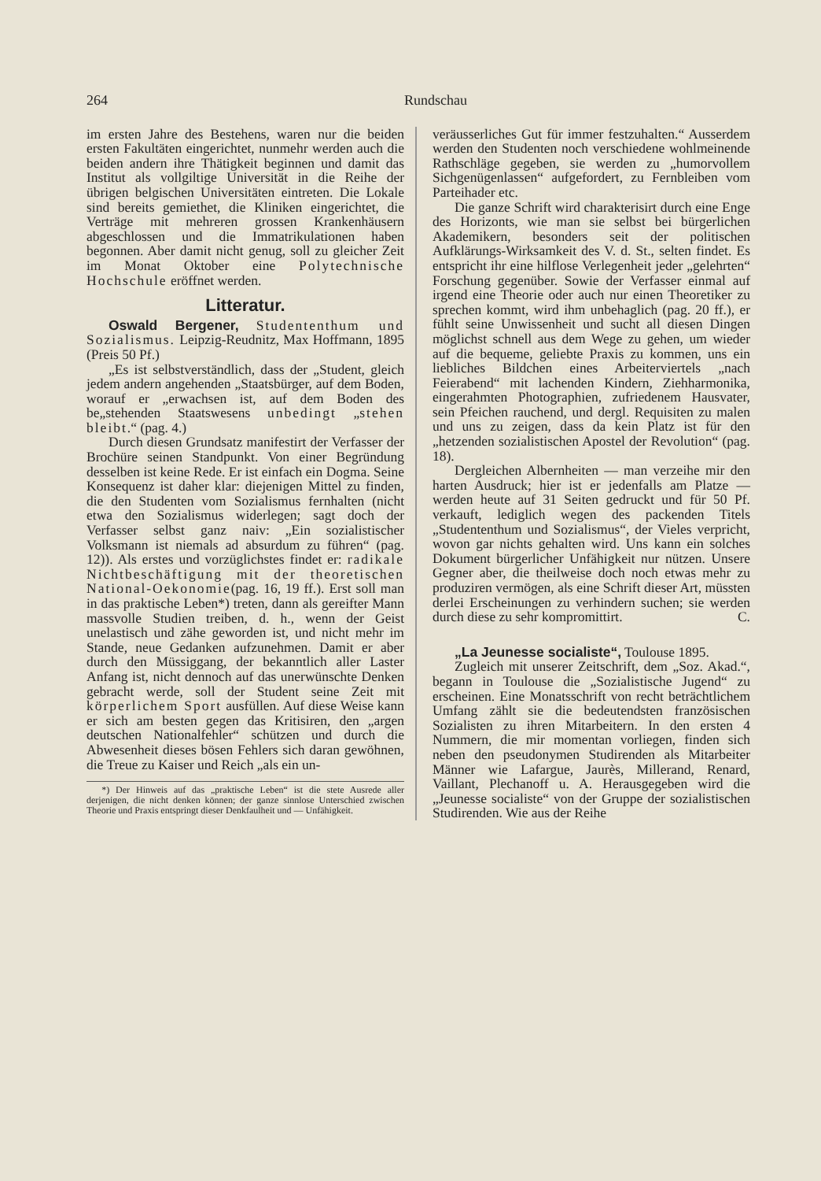264 Rundschau
im ersten Jahre des Bestehens, waren nur die beiden ersten Fakultäten eingerichtet, nunmehr werden auch die beiden andern ihre Thätigkeit beginnen und damit das Institut als vollgiltige Universität in die Reihe der übrigen belgischen Universitäten eintreten. Die Lokale sind bereits gemiethet, die Kliniken eingerichtet, die Verträge mit mehreren grossen Krankenhäusern abgeschlossen und die Immatrikulationen haben begonnen. Aber damit nicht genug, soll zu gleicher Zeit im Monat Oktober eine Polytechnische Hochschule eröffnet werden.
Litteratur.
Oswald Bergener, Studententhum und Sozialismus. Leipzig-Reudnitz, Max Hoffmann, 1895 (Preis 50 Pf.)
„Es ist selbstverständlich, dass der „Student, gleich jedem andern angehenden „Staatsbürger, auf dem Boden, worauf er „erwachsen ist, auf dem Boden des be„stehenden Staatswesens unbedingt „stehen bleibt.“ (pag. 4.)
Durch diesen Grundsatz manifestirt der Verfasser der Brochüre seinen Standpunkt. Von einer Begründung desselben ist keine Rede. Er ist einfach ein Dogma. Seine Konsequenz ist daher klar: diejenigen Mittel zu finden, die den Studenten vom Sozialismus fernhalten (nicht etwa den Sozialismus widerlegen; sagt doch der Verfasser selbst ganz naiv: „Ein sozialistischer Volksmann ist niemals ad absurdum zu führen“ (pag. 12)). Als erstes und vorzüglichstes findet er: radikale Nichtbeschäftigung mit der theoretischen National-Oekonomie(pag. 16, 19 ff.). Erst soll man in das praktische Leben*) treten, dann als gereifter Mann massvolle Studien treiben, d. h., wenn der Geist unelastisch und zähe geworden ist, und nicht mehr im Stande, neue Gedanken aufzunehmen. Damit er aber durch den Müssiggang, der bekanntlich aller Laster Anfang ist, nicht dennoch auf das unerwünschte Denken gebracht werde, soll der Student seine Zeit mit körperlichem Sport ausfüllen. Auf diese Weise kann er sich am besten gegen das Kritisiren, den „argen deutschen Nationalfehler“ schützen und durch die Abwesenheit dieses bösen Fehlers sich daran gewöhnen, die Treue zu Kaiser und Reich „als ein un-
*) Der Hinweis auf das „praktische Leben“ ist die stete Ausrede aller derjenigen, die nicht denken können; der ganze sinnlose Unterschied zwischen Theorie und Praxis entspringt dieser Denkfaulheit und — Unfähigkeit.
veräusserliches Gut für immer festzuhalten.“ Ausserdem werden den Studenten noch verschiedene wohlmeinende Rathschläge gegeben, sie werden zu „humorvollem Sichgenügenlassen“ aufgefordert, zu Fernbleiben vom Parteihader etc.
Die ganze Schrift wird charakterisirt durch eine Enge des Horizonts, wie man sie selbst bei bürgerlichen Akademikern, besonders seit der politischen Aufklärungs-Wirksamkeit des V. d. St., selten findet. Es entspricht ihr eine hilflose Verlegenheit jeder „gelehrten“ Forschung gegenüber. Sowie der Verfasser einmal auf irgend eine Theorie oder auch nur einen Theoretiker zu sprechen kommt, wird ihm unbehaglich (pag. 20 ff.), er fühlt seine Unwissenheit und sucht all diesen Dingen möglichst schnell aus dem Wege zu gehen, um wieder auf die bequeme, geliebte Praxis zu kommen, uns ein liebliches Bildchen eines Arbeiterviertels „nach Feierabend“ mit lachenden Kindern, Ziehharmonika, eingerahmten Photographien, zufriedenem Hausvater, sein Pfeichen rauchend, und dergl. Requisiten zu malen und uns zu zeigen, dass da kein Platz ist für den „hetzenden sozialistischen Apostel der Revolution“ (pag. 18).
Dergleichen Albernheiten — man verzeihe mir den harten Ausdruck; hier ist er jedenfalls am Platze — werden heute auf 31 Seiten gedruckt und für 50 Pf. verkauft, lediglich wegen des packenden Titels „Studententhum und Sozialismus“, der Vieles verpricht, wovon gar nichts gehalten wird. Uns kann ein solches Dokument bürgerlicher Unfähigkeit nur nützen. Unsere Gegner aber, die theilweise doch noch etwas mehr zu produziren vermögen, als eine Schrift dieser Art, müssten derlei Erscheinungen zu verhindern suchen; sie werden durch diese zu sehr kompromittirt. C.
„La Jeunesse socialiste“, Toulouse 1895.
Zugleich mit unserer Zeitschrift, dem „Soz. Akad.“, begann in Toulouse die „Sozialistische Jugend“ zu erscheinen. Eine Monatsschrift von recht beträchtlichem Umfang zählt sie die bedeutendsten französischen Sozialisten zu ihren Mitarbeitern. In den ersten 4 Nummern, die mir momentan vorliegen, finden sich neben den pseudonymen Studirenden als Mitarbeiter Männer wie Lafargue, Jaurès, Millerand, Renard, Vaillant, Plechanoff u. A. Herausgegeben wird die „Jeunesse socialiste“ von der Gruppe der sozialistischen Studirenden. Wie aus der Reihe